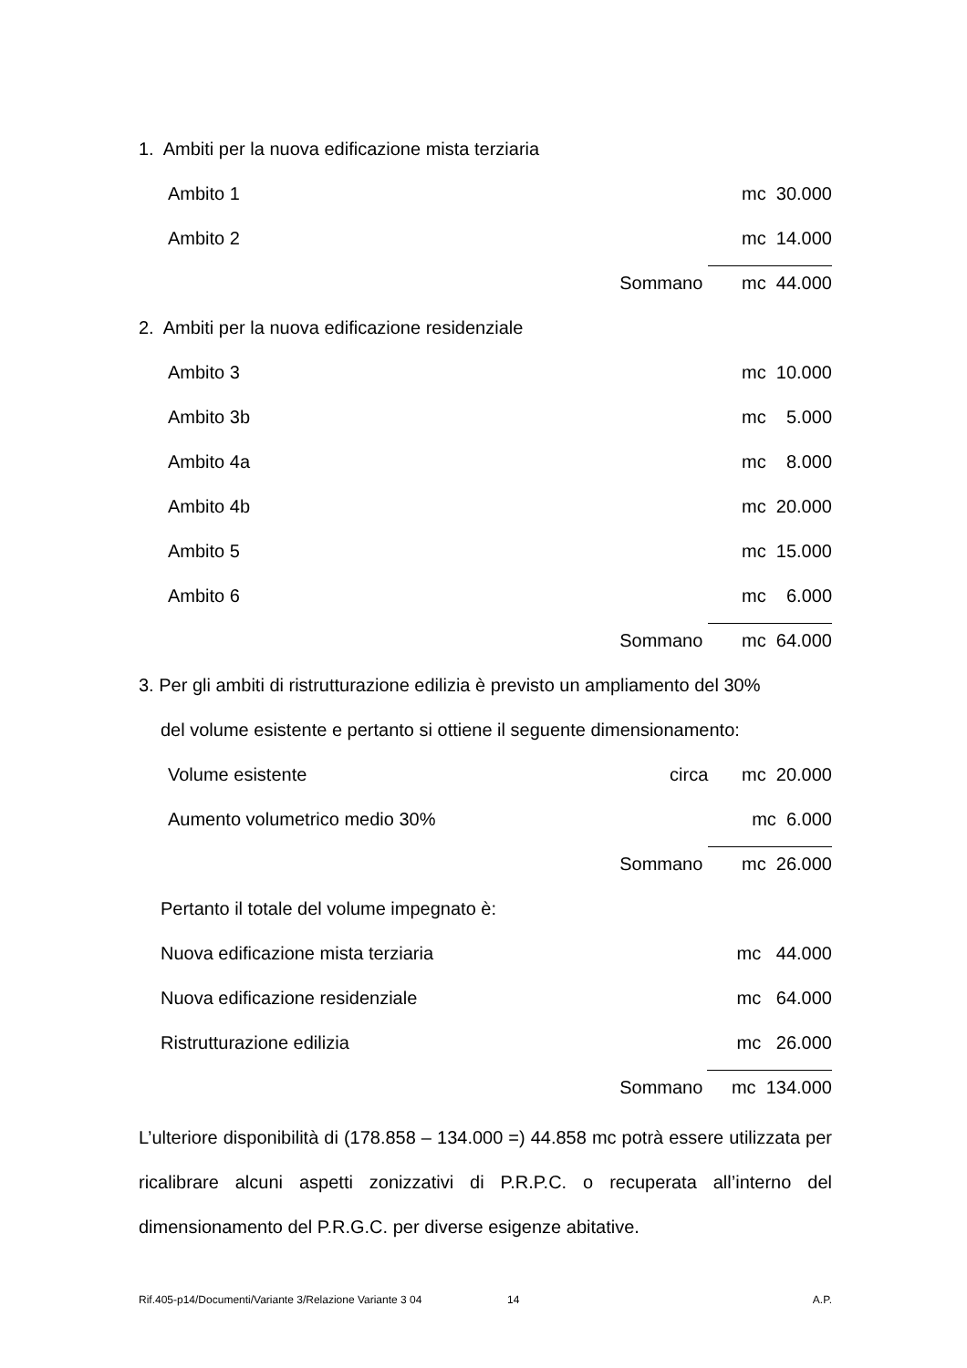1. Ambiti per la nuova edificazione mista terziaria
Ambito 1 mc 30.000
Ambito 2 mc 14.000
Sommano mc 44.000
2. Ambiti per la nuova edificazione residenziale
Ambito 3 mc 10.000
Ambito 3b mc 5.000
Ambito 4a mc 8.000
Ambito 4b mc 20.000
Ambito 5 mc 15.000
Ambito 6 mc 6.000
Sommano mc 64.000
3. Per gli ambiti di ristrutturazione edilizia è previsto un ampliamento del 30%
del volume esistente e pertanto si ottiene il seguente dimensionamento:
Volume esistente circa mc 20.000
Aumento volumetrico medio 30% mc 6.000
Sommano mc 26.000
Pertanto il totale del volume impegnato è:
Nuova edificazione mista terziaria mc 44.000
Nuova edificazione residenziale mc 64.000
Ristrutturazione edilizia mc 26.000
Sommano mc 134.000
L’ulteriore disponibilità di (178.858 – 134.000 =) 44.858 mc potrà essere utilizzata per ricalibrare alcuni aspetti zonizzativi di P.R.P.C. o recuperata all’interno del dimensionamento del P.R.G.C. per diverse esigenze abitative.
Rif.405-p14/Documenti/Variante 3/Relazione Variante 3 04 14 A.P.